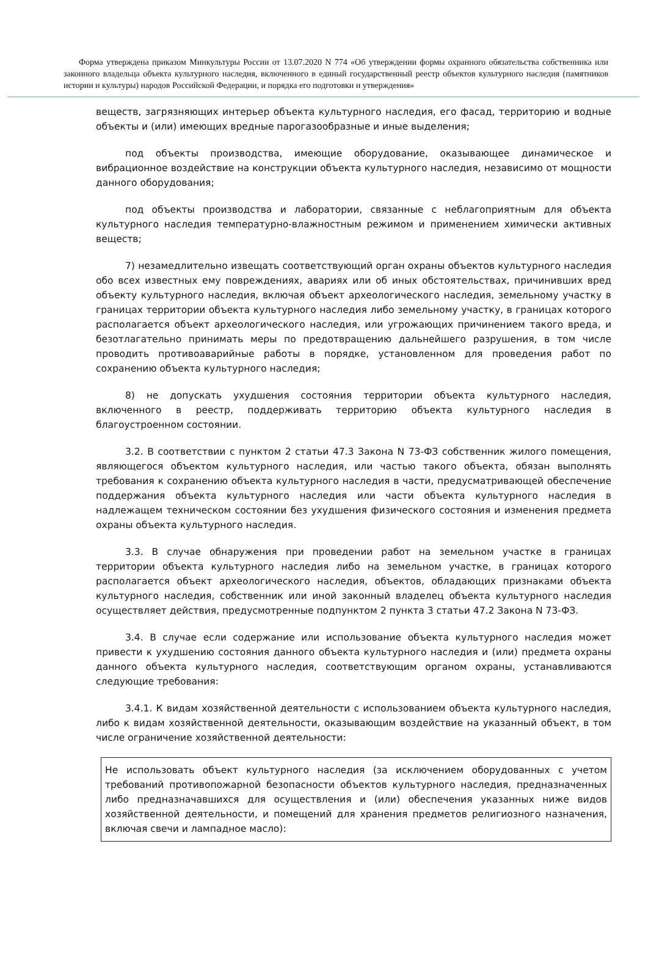Форма утверждена приказом Минкультуры России от 13.07.2020 N 774 «Об утверждении формы охранного обязательства собственника или законного владельца объекта культурного наследия, включенного в единый государственный реестр объектов культурного наследия (памятников истории и культуры) народов Российской Федерации, и порядка его подготовки и утверждения»
веществ, загрязняющих интерьер объекта культурного наследия, его фасад, территорию и водные объекты и (или) имеющих вредные парогазообразные и иные выделения;
под объекты производства, имеющие оборудование, оказывающее динамическое и вибрационное воздействие на конструкции объекта культурного наследия, независимо от мощности данного оборудования;
под объекты производства и лаборатории, связанные с неблагоприятным для объекта культурного наследия температурно-влажностным режимом и применением химически активных веществ;
7) незамедлительно извещать соответствующий орган охраны объектов культурного наследия обо всех известных ему повреждениях, авариях или об иных обстоятельствах, причинивших вред объекту культурного наследия, включая объект археологического наследия, земельному участку в границах территории объекта культурного наследия либо земельному участку, в границах которого располагается объект археологического наследия, или угрожающих причинением такого вреда, и безотлагательно принимать меры по предотвращению дальнейшего разрушения, в том числе проводить противоаварийные работы в порядке, установленном для проведения работ по сохранению объекта культурного наследия;
8) не допускать ухудшения состояния территории объекта культурного наследия, включенного в реестр, поддерживать территорию объекта культурного наследия в благоустроенном состоянии.
3.2. В соответствии с пунктом 2 статьи 47.3 Закона N 73-ФЗ собственник жилого помещения, являющегося объектом культурного наследия, или частью такого объекта, обязан выполнять требования к сохранению объекта культурного наследия в части, предусматривающей обеспечение поддержания объекта культурного наследия или части объекта культурного наследия в надлежащем техническом состоянии без ухудшения физического состояния и изменения предмета охраны объекта культурного наследия.
3.3. В случае обнаружения при проведении работ на земельном участке в границах территории объекта культурного наследия либо на земельном участке, в границах которого располагается объект археологического наследия, объектов, обладающих признаками объекта культурного наследия, собственник или иной законный владелец объекта культурного наследия осуществляет действия, предусмотренные подпунктом 2 пункта 3 статьи 47.2 Закона N 73-ФЗ.
3.4. В случае если содержание или использование объекта культурного наследия может привести к ухудшению состояния данного объекта культурного наследия и (или) предмета охраны данного объекта культурного наследия, соответствующим органом охраны, устанавливаются следующие требования:
3.4.1. К видам хозяйственной деятельности с использованием объекта культурного наследия, либо к видам хозяйственной деятельности, оказывающим воздействие на указанный объект, в том числе ограничение хозяйственной деятельности:
Не использовать объект культурного наследия (за исключением оборудованных с учетом требований противопожарной безопасности объектов культурного наследия, предназначенных либо предназначавшихся для осуществления и (или) обеспечения указанных ниже видов хозяйственной деятельности, и помещений для хранения предметов религиозного назначения, включая свечи и лампадное масло):